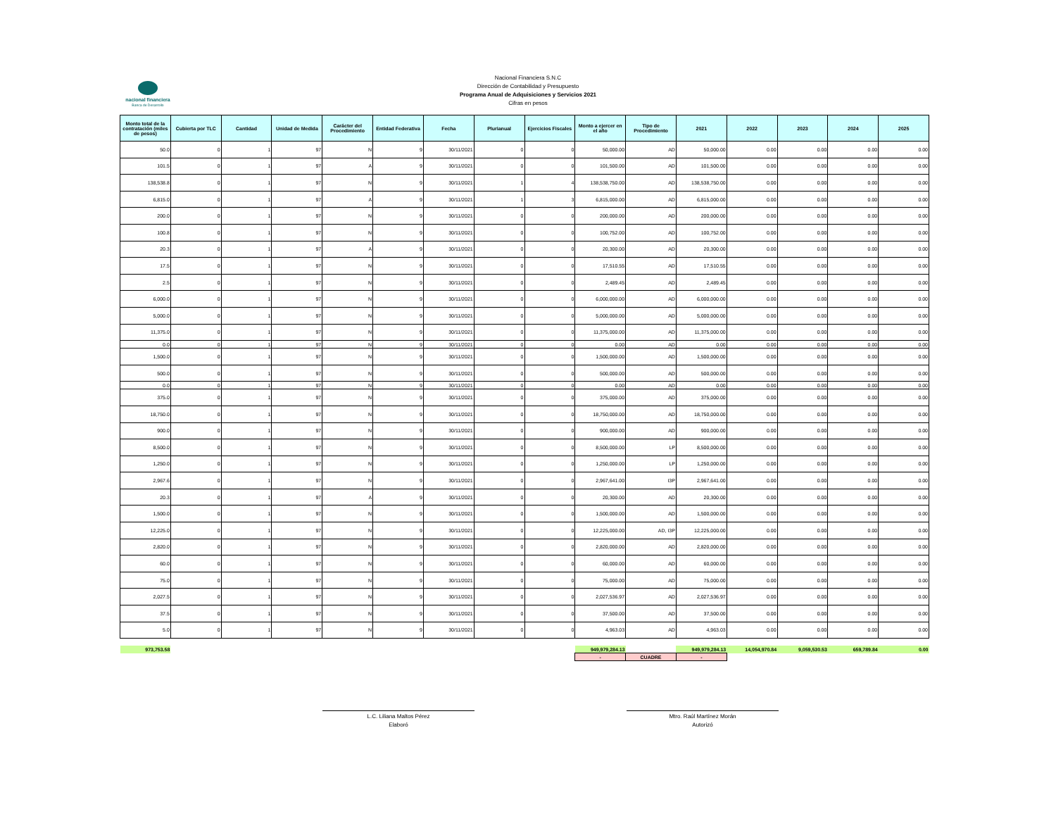nacional financiera
Banca de Desarrollo
Nacional Financiera S.N.C
Dirección de Contabilidad y Presupuesto
Programa Anual de Adquisiciones y Servicios 2021
Cifras en pesos
| Monto total de la contratación (miles de pesos) | Cubierta por TLC | Cantidad | Unidad de Medida | Carácter del Procedimiento | Entidad Federativa | Fecha | Plurianual | Ejercicios Fiscales | Monto a ejercer en el año | Tipo de Procedimiento | 2021 | 2022 | 2023 | 2024 | 2025 |
| --- | --- | --- | --- | --- | --- | --- | --- | --- | --- | --- | --- | --- | --- | --- | --- |
| 50.0 | 0 | 1 | 97 | N | 9 | 30/11/2021 | 0 | 0 | 50,000.00 | AD | 50,000.00 | 0.00 | 0.00 | 0.00 | 0.00 |
| 101.5 | 0 | 1 | 97 | A | 9 | 30/11/2021 | 0 | 0 | 101,500.00 | AD | 101,500.00 | 0.00 | 0.00 | 0.00 | 0.00 |
| 138,538.8 | 0 | 1 | 97 | N | 9 | 30/11/2021 | 1 | 4 | 138,538,750.00 | AD | 138,538,750.00 | 0.00 | 0.00 | 0.00 | 0.00 |
| 6,815.0 | 0 | 1 | 97 | A | 9 | 30/11/2021 | 1 | 3 | 6,815,000.00 | AD | 6,815,000.00 | 0.00 | 0.00 | 0.00 | 0.00 |
| 200.0 | 0 | 1 | 97 | N | 9 | 30/11/2021 | 0 | 0 | 200,000.00 | AD | 200,000.00 | 0.00 | 0.00 | 0.00 | 0.00 |
| 100.8 | 0 | 1 | 97 | N | 9 | 30/11/2021 | 0 | 0 | 100,752.00 | AD | 100,752.00 | 0.00 | 0.00 | 0.00 | 0.00 |
| 20.3 | 0 | 1 | 97 | A | 9 | 30/11/2021 | 0 | 0 | 20,300.00 | AD | 20,300.00 | 0.00 | 0.00 | 0.00 | 0.00 |
| 17.5 | 0 | 1 | 97 | N | 9 | 30/11/2021 | 0 | 0 | 17,510.55 | AD | 17,510.55 | 0.00 | 0.00 | 0.00 | 0.00 |
| 2.5 | 0 | 1 | 97 | N | 9 | 30/11/2021 | 0 | 0 | 2,489.45 | AD | 2,489.45 | 0.00 | 0.00 | 0.00 | 0.00 |
| 6,000.0 | 0 | 1 | 97 | N | 9 | 30/11/2021 | 0 | 0 | 6,000,000.00 | AD | 6,000,000.00 | 0.00 | 0.00 | 0.00 | 0.00 |
| 5,000.0 | 0 | 1 | 97 | N | 9 | 30/11/2021 | 0 | 0 | 5,000,000.00 | AD | 5,000,000.00 | 0.00 | 0.00 | 0.00 | 0.00 |
| 11,375.0 | 0 | 1 | 97 | N | 9 | 30/11/2021 | 0 | 0 | 11,375,000.00 | AD | 11,375,000.00 | 0.00 | 0.00 | 0.00 | 0.00 |
| 0.0 | 0 | 1 | 97 | N | 9 | 30/11/2021 | 0 | 0 | 0.00 | AD | 0.00 | 0.00 | 0.00 | 0.00 | 0.00 |
| 1,500.0 | 0 | 1 | 97 | N | 9 | 30/11/2021 | 0 | 0 | 1,500,000.00 | AD | 1,500,000.00 | 0.00 | 0.00 | 0.00 | 0.00 |
| 500.0 | 0 | 1 | 97 | N | 9 | 30/11/2021 | 0 | 0 | 500,000.00 | AD | 500,000.00 | 0.00 | 0.00 | 0.00 | 0.00 |
| 0.0 | 0 | 1 | 97 | N | 9 | 30/11/2021 | 0 | 0 | 0.00 | AD | 0.00 | 0.00 | 0.00 | 0.00 | 0.00 |
| 375.0 | 0 | 1 | 97 | N | 9 | 30/11/2021 | 0 | 0 | 375,000.00 | AD | 375,000.00 | 0.00 | 0.00 | 0.00 | 0.00 |
| 18,750.0 | 0 | 1 | 97 | N | 9 | 30/11/2021 | 0 | 0 | 18,750,000.00 | AD | 18,750,000.00 | 0.00 | 0.00 | 0.00 | 0.00 |
| 900.0 | 0 | 1 | 97 | N | 9 | 30/11/2021 | 0 | 0 | 900,000.00 | AD | 900,000.00 | 0.00 | 0.00 | 0.00 | 0.00 |
| 8,500.0 | 0 | 1 | 97 | N | 9 | 30/11/2021 | 0 | 0 | 8,500,000.00 | LP | 8,500,000.00 | 0.00 | 0.00 | 0.00 | 0.00 |
| 1,250.0 | 0 | 1 | 97 | N | 9 | 30/11/2021 | 0 | 0 | 1,250,000.00 | LP | 1,250,000.00 | 0.00 | 0.00 | 0.00 | 0.00 |
| 2,967.6 | 0 | 1 | 97 | N | 9 | 30/11/2021 | 0 | 0 | 2,967,641.00 | I3P | 2,967,641.00 | 0.00 | 0.00 | 0.00 | 0.00 |
| 20.3 | 0 | 1 | 97 | A | 9 | 30/11/2021 | 0 | 0 | 20,300.00 | AD | 20,300.00 | 0.00 | 0.00 | 0.00 | 0.00 |
| 1,500.0 | 0 | 1 | 97 | N | 9 | 30/11/2021 | 0 | 0 | 1,500,000.00 | AD | 1,500,000.00 | 0.00 | 0.00 | 0.00 | 0.00 |
| 12,225.0 | 0 | 1 | 97 | N | 9 | 30/11/2021 | 0 | 0 | 12,225,000.00 | AD, I3P | 12,225,000.00 | 0.00 | 0.00 | 0.00 | 0.00 |
| 2,820.0 | 0 | 1 | 97 | N | 9 | 30/11/2021 | 0 | 0 | 2,820,000.00 | AD | 2,820,000.00 | 0.00 | 0.00 | 0.00 | 0.00 |
| 60.0 | 0 | 1 | 97 | N | 9 | 30/11/2021 | 0 | 0 | 60,000.00 | AD | 60,000.00 | 0.00 | 0.00 | 0.00 | 0.00 |
| 75.0 | 0 | 1 | 97 | N | 9 | 30/11/2021 | 0 | 0 | 75,000.00 | AD | 75,000.00 | 0.00 | 0.00 | 0.00 | 0.00 |
| 2,027.5 | 0 | 1 | 97 | N | 9 | 30/11/2021 | 0 | 0 | 2,027,536.97 | AD | 2,027,536.97 | 0.00 | 0.00 | 0.00 | 0.00 |
| 37.5 | 0 | 1 | 97 | N | 9 | 30/11/2021 | 0 | 0 | 37,500.00 | AD | 37,500.00 | 0.00 | 0.00 | 0.00 | 0.00 |
| 5.0 | 0 | 1 | 97 | N | 9 | 30/11/2021 | 0 | 0 | 4,963.03 | AD | 4,963.03 | 0.00 | 0.00 | 0.00 | 0.00 |
| 973,753.58 | | | | | | | | | 949,979,284.13 | | 949,979,284.13 | 14,054,970.84 | 9,059,530.53 | 659,789.84 | 0.00 |
| | | | | | | | | | - | CUADRE | - | | | | |
L.C. Liliana Maltos Pérez
Elaboró
Mtro. Raúl Martínez Morán
Autorizó